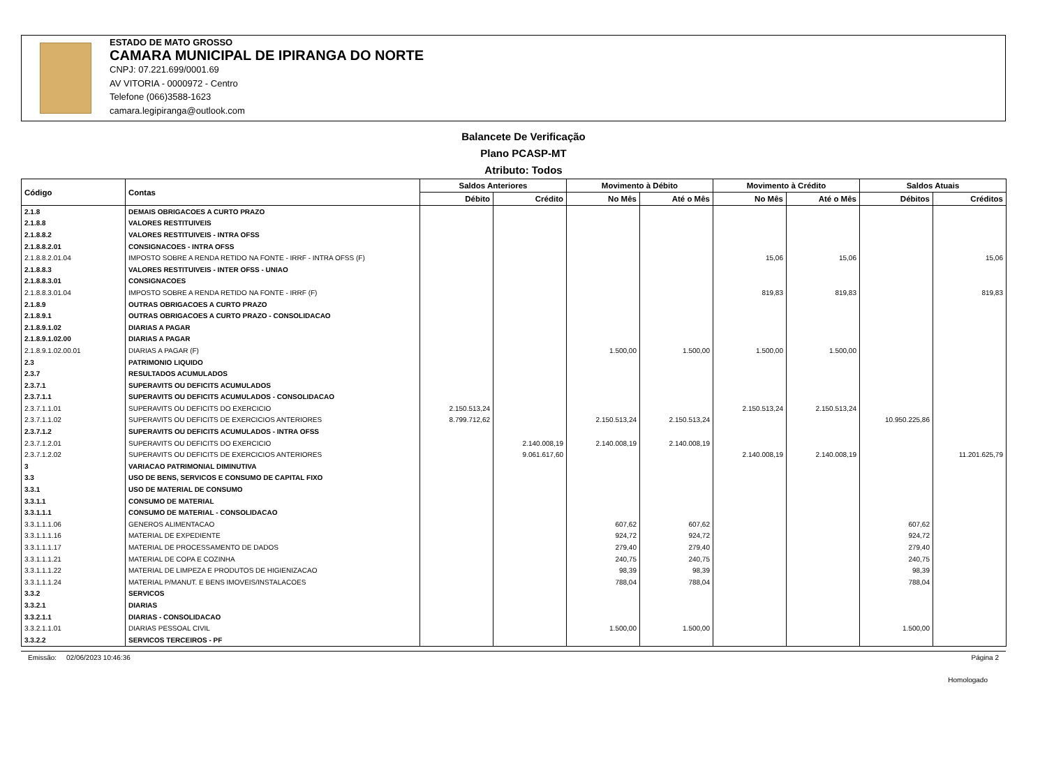ESTADO DE MATO GROSSO
CAMARA MUNICIPAL DE IPIRANGA DO NORTE
CNPJ: 07.221.699/0001.69
AV VITORIA - 0000972 - Centro
Telefone (066)3588-1623
camara.legipiranga@outlook.com
Balancete De Verificação
Plano PCASP-MT
Atributo: Todos
| Código | Contas | Saldos Anteriores | | Movimento à Débito | | Movimento à Crédito | | Saldos Atuais | |
| --- | --- | --- | --- | --- | --- | --- | --- | --- | --- |
| | | Débito | Crédito | No Mês | Até o Mês | No Mês | Até o Mês | Débitos | Créditos |
| 2.1.8 | DEMAIS OBRIGACOES A CURTO PRAZO | | | | | | | | |
| 2.1.8.8 | VALORES RESTITUIVEIS | | | | | | | | |
| 2.1.8.8.2 | VALORES RESTITUIVEIS - INTRA OFSS | | | | | | | | |
| 2.1.8.8.2.01 | CONSIGNACOES - INTRA OFSS | | | | | | | | |
| 2.1.8.8.2.01.04 | IMPOSTO SOBRE A RENDA RETIDO NA FONTE - IRRF - INTRA OFSS (F) | | | | | 15,06 | 15,06 | | 15,06 |
| 2.1.8.8.3 | VALORES RESTITUIVEIS - INTER OFSS - UNIAO | | | | | | | | |
| 2.1.8.8.3.01 | CONSIGNACOES | | | | | | | | |
| 2.1.8.8.3.01.04 | IMPOSTO SOBRE A RENDA RETIDO NA FONTE - IRRF (F) | | | | | 819,83 | 819,83 | | 819,83 |
| 2.1.8.9 | OUTRAS OBRIGACOES A CURTO PRAZO | | | | | | | | |
| 2.1.8.9.1 | OUTRAS OBRIGACOES A CURTO PRAZO - CONSOLIDACAO | | | | | | | | |
| 2.1.8.9.1.02 | DIARIAS A PAGAR | | | | | | | | |
| 2.1.8.9.1.02.00 | DIARIAS A PAGAR | | | | | | | | |
| 2.1.8.9.1.02.00.01 | DIARIAS A PAGAR (F) | | | 1.500,00 | 1.500,00 | 1.500,00 | 1.500,00 | | |
| 2.3 | PATRIMONIO LIQUIDO | | | | | | | | |
| 2.3.7 | RESULTADOS ACUMULADOS | | | | | | | | |
| 2.3.7.1 | SUPERAVITS OU DEFICITS ACUMULADOS | | | | | | | | |
| 2.3.7.1.1 | SUPERAVITS OU DEFICITS ACUMULADOS - CONSOLIDACAO | | | | | | | | |
| 2.3.7.1.1.01 | SUPERAVITS OU DEFICITS DO EXERCICIO | 2.150.513,24 | | | | 2.150.513,24 | 2.150.513,24 | | |
| 2.3.7.1.1.02 | SUPERAVITS OU DEFICITS DE EXERCICIOS ANTERIORES | 8.799.712,62 | | 2.150.513,24 | 2.150.513,24 | | | 10.950.225,86 | |
| 2.3.7.1.2 | SUPERAVITS OU DEFICITS ACUMULADOS - INTRA OFSS | | | | | | | | |
| 2.3.7.1.2.01 | SUPERAVITS OU DEFICITS DO EXERCICIO | | 2.140.008,19 | 2.140.008,19 | 2.140.008,19 | | | | |
| 2.3.7.1.2.02 | SUPERAVITS OU DEFICITS DE EXERCICIOS ANTERIORES | | 9.061.617,60 | | | 2.140.008,19 | 2.140.008,19 | | 11.201.625,79 |
| 3 | VARIACAO PATRIMONIAL DIMINUTIVA | | | | | | | | |
| 3.3 | USO DE BENS, SERVICOS E CONSUMO DE CAPITAL FIXO | | | | | | | | |
| 3.3.1 | USO DE MATERIAL DE CONSUMO | | | | | | | | |
| 3.3.1.1 | CONSUMO DE MATERIAL | | | | | | | | |
| 3.3.1.1.1 | CONSUMO DE MATERIAL - CONSOLIDACAO | | | | | | | | |
| 3.3.1.1.1.06 | GENEROS ALIMENTACAO | | | 607,62 | 607,62 | | | 607,62 | |
| 3.3.1.1.1.16 | MATERIAL DE EXPEDIENTE | | | 924,72 | 924,72 | | | 924,72 | |
| 3.3.1.1.1.17 | MATERIAL DE PROCESSAMENTO DE DADOS | | | 279,40 | 279,40 | | | 279,40 | |
| 3.3.1.1.1.21 | MATERIAL DE COPA E COZINHA | | | 240,75 | 240,75 | | | 240,75 | |
| 3.3.1.1.1.22 | MATERIAL DE LIMPEZA E PRODUTOS DE HIGIENIZACAO | | | 98,39 | 98,39 | | | 98,39 | |
| 3.3.1.1.1.24 | MATERIAL P/MANUT. E BENS IMOVEIS/INSTALACOES | | | 788,04 | 788,04 | | | 788,04 | |
| 3.3.2 | SERVICOS | | | | | | | | |
| 3.3.2.1 | DIARIAS | | | | | | | | |
| 3.3.2.1.1 | DIARIAS - CONSOLIDACAO | | | | | | | | |
| 3.3.2.1.1.01 | DIARIAS PESSOAL CIVIL | | | 1.500,00 | 1.500,00 | | | 1.500,00 | |
| 3.3.2.2 | SERVICOS TERCEIROS - PF | | | | | | | | |
Emissão: 02/06/2023 10:46:36 Página 2
Homologado